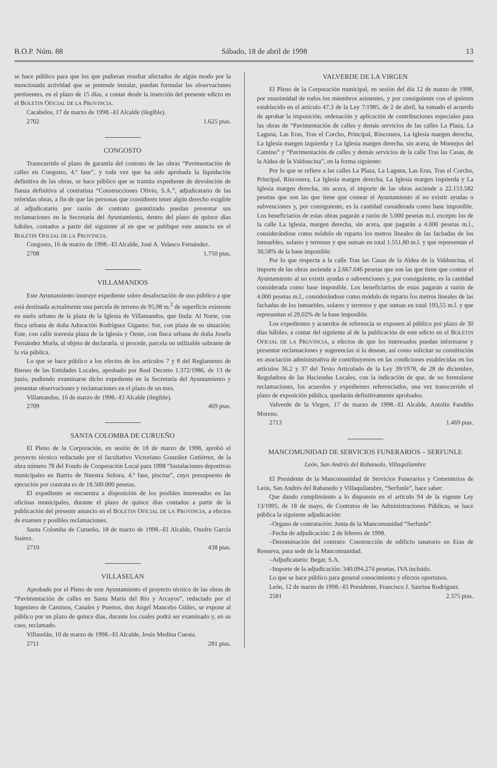B.O.P. Núm. 88 Sábado, 18 de abril de 1998 13
se hace público para que los que pudieran resultar afectados de algún modo por la mencionada actividad que se pretende instalar, puedan formular las observaciones pertinentes, en el plazo de 15 días, a contar desde la inserción del presente edicto en el BOLETIN OFICIAL DE LA PROVINCIA.
Cacabelos, 17 de marzo de 1998.–El Alcalde (ilegible).
2702 1.625 ptas.
CONGOSTO
Transcurrido el plazo de garantía del contrato de las obras “Pavimentación de calles en Congosto, 4.ª fase”, y toda vez que ha sido aprobada la liquidación definitiva de las obras, se hace público que se tramita expediente de devolución de fianza definitiva al contratista “Construcciones Olivio, S.A.”, adjudicatario de las referidas obras, a fin de que las personas que consideren tener algún derecho exigible al adjudicatario por razón de contrato garantizado puedan presentar sus reclamaciones en la Secretaría del Ayuntamiento, dentro del plazo de quince días hábiles, contados a partir del siguiente al en que se publique este anuncio en el BOLETIN OFICIAL DE LA PROVINCIA.
Congosto, 16 de marzo de 1998.–El Alcalde, José A. Velasco Fernández.
2708 1.750 ptas.
VILLAMANDOS
Este Ayuntamiento instruye expediente sobre desafectación de uso público a que está destinada actualmente una parcela de terreno de 95,98 m.<sup>2</sup> de superficie existente en suelo urbano de la plaza de la Iglesia de Villamandos, que linda: Al Norte, con finca urbana de doña Adoración Rodríguez Giganto; Sur, con plaza de su situación; Este, con calle travesía plaza de la Iglesia y Oeste, con finca urbana de doña Josefa Fernández Morla, al objeto de declararla, si procede, parcela no utilizable sobrante de la vía pública.
Lo que se hace público a los efectos de los artículos 7 y 8 del Reglamento de Bienes de las Entidades Locales, aprobado por Real Decreto 1.372/1986, de 13 de junio, pudiendo examinarse dicho expediente en la Secretaría del Ayuntamiento y presentar observaciones y reclamaciones en el plazo de un mes.
Villamandos, 16 de marzo de 1998.–El Alcalde (ilegible).
2709 469 ptas.
SANTA COLOMBA DE CURUEÑO
El Pleno de la Corporación, en sesión de 18 de marzo de 1998, aprobó el proyecto técnico redactado por el facultativo Victoriano González Gutiérrez, de la obra número 78 del Fondo de Cooperación Local para 1998 “Instalaciones deportivas municipales en Barrio de Nuestra Señora, 4.ª fase, piscina”, cuyo presupuesto de ejecución por contrata es de 18.500.000 pesetas.
El expediente se encuentra a disposición de los posibles interesados en las oficinas municipales, durante el plazo de quince días contados a partir de la publicación del presente anuncio en el BOLETIN OFICIAL DE LA PROVINCIA, a efectos de examen y posibles reclamaciones.
Santa Colomba de Curueño, 18 de marzo de 1998.–El Alcalde, Onofre García Suárez.
2710 438 ptas.
VILLASELAN
Aprobado por el Pleno de este Ayuntamiento el proyecto técnico de las obras de “Pavimentación de calles en Santa María del Río y Arcayos”, redactado por el Ingeniero de Caminos, Canales y Puertos, don Angel Mancebo Güiles, se expone al público por un plazo de quince días, durante los cuales podrá ser examinado y, en su caso, reclamado.
Villaselán, 10 de marzo de 1998.–El Alcalde, Jesús Medina Cuesta.
2711 281 ptas.
VALVERDE DE LA VIRGEN
El Pleno de la Corporación municipal, en sesión del día 12 de marzo de 1998, por unanimidad de todos los miembros asistentes, y por consiguiente con el quórum establecido en el artículo 47.3 de la Ley 7/1985, de 2 de abril, ha tomado el acuerdo de aprobar la imposición, ordenación y aplicación de contribuciones especiales para las obras de “Pavimentación de calles y demás servicios de las calles La Plaza, La Laguna, Las Eras, Tras el Corcho, Principal, Rinconera, La Iglesia margen derecha, La Iglesia margen izquierda y La Iglesia margen derecha, sin acera, de Montejos del Camino” y “Pavimentación de calles y demás servicios de la calle Tras las Casas, de la Aldea de la Valdoncina”, en la forma siguiente:
Por lo que se refiere a las calles La Plaza, La Laguna, Las Eras, Tras el Corcho, Principal, Rinconera, La Iglesia margen derecha, La Iglesia margen izquierda y La Iglesia margen derecha, sin acera, el importe de las obras asciende a 22.153.582 pesetas que son las que tiene que costear el Ayuntamiento al no existir ayudas o subvenciones y, por consiguiente, es la cantidad considerada como base imponible. Los beneficiarios de estas obras pagarán a razón de 5.000 pesetas m.l. excepto los de la calle La Iglesia, margen derecha, sin acera, que pagarán a 4.000 pesetas m.l., considerándose como módulo de reparto los metros lineales de las fachadas de los inmuebles, solares y terrenos y que suman en total 1.551,80 m.l. y que representan el 30,58% de la base imponible.
Por lo que respecta a la calle Tras las Casas de la Aldea de la Valdoncina, el importe de las obras asciende a 2.667.646 pesetas que son las que tiene que costear el Ayuntamiento al no existir ayudas o subvenciones y, por consiguiente, es la cantidad considerada como base imponible. Los beneficiarios de estas pagarán a razón de 4.000 pesetas m.l., considerándose como módulo de reparto los metros lineales de las fachadas de los inmuebles, solares y terrenos y que suman en total 193,55 m.l. y que representan el 29,02% de la base imponible.
Los expedientes y acuerdos de referencia se exponen al público por plazo de 30 días hábiles, a contar del siguiente al de la publicación de este edicto en el BOLETIN OFICIAL DE LA PROVINCIA, a efectos de que los interesados puedan informarse y presentar reclamaciones y sugerencias si lo desean, así como solicitar su constitución en asociación administrativa de contribuyentes en las condiciones establecidas en los artículos 36.2 y 37 del Texto Articulado de la Ley 39/1978, de 28 de diciembre, Reguladora de las Haciendas Locales, con la indicación de que, de no formularse reclamaciones, los acuerdos y expedientes referenciados, una vez transcurrido el plazo de exposición pública, quedarán definitivamente aprobados.
Valverde de la Virgen, 17 de marzo de 1998.–El Alcalde, Antolín Fandiño Moreno.
2713 1.469 ptas.
MANCOMUNIDAD DE SERVICIOS FUNERARIOS – SERFUNLE
León, San Andrés del Rabanedo, Villaquilambre
El Presidente de la Mancomunidad de Servicios Funerarios y Cementerios de León, San Andrés del Rabanedo y Villaquilambre, “Serfunle”, hace saber:
Que dando cumplimiento a lo dispuesto en el artículo 94 de la vigente Ley 13/1995, de 18 de mayo, de Contratos de las Administraciones Públicas, se hace pública la siguiente adjudicación:
–Organo de contratación: Junta de la Mancomunidad “Serfunle”.
–Fecha de adjudicación: 2 de febrero de 1998.
–Denominación del contrato: Construcción de edificio tanatorio en Eras de Renueva, para sede de la Mancomunidad.
–Adjudicatario: Begar, S.A.
–Importe de la adjudicación: 340.094.274 pesetas, IVA incluido.
Lo que se hace público para general conocimiento y efectos oportunos.
León, 12 de marzo de 1998.–El Presidente, Francisco J. Saurina Rodríguez.
2581 2.375 ptas.